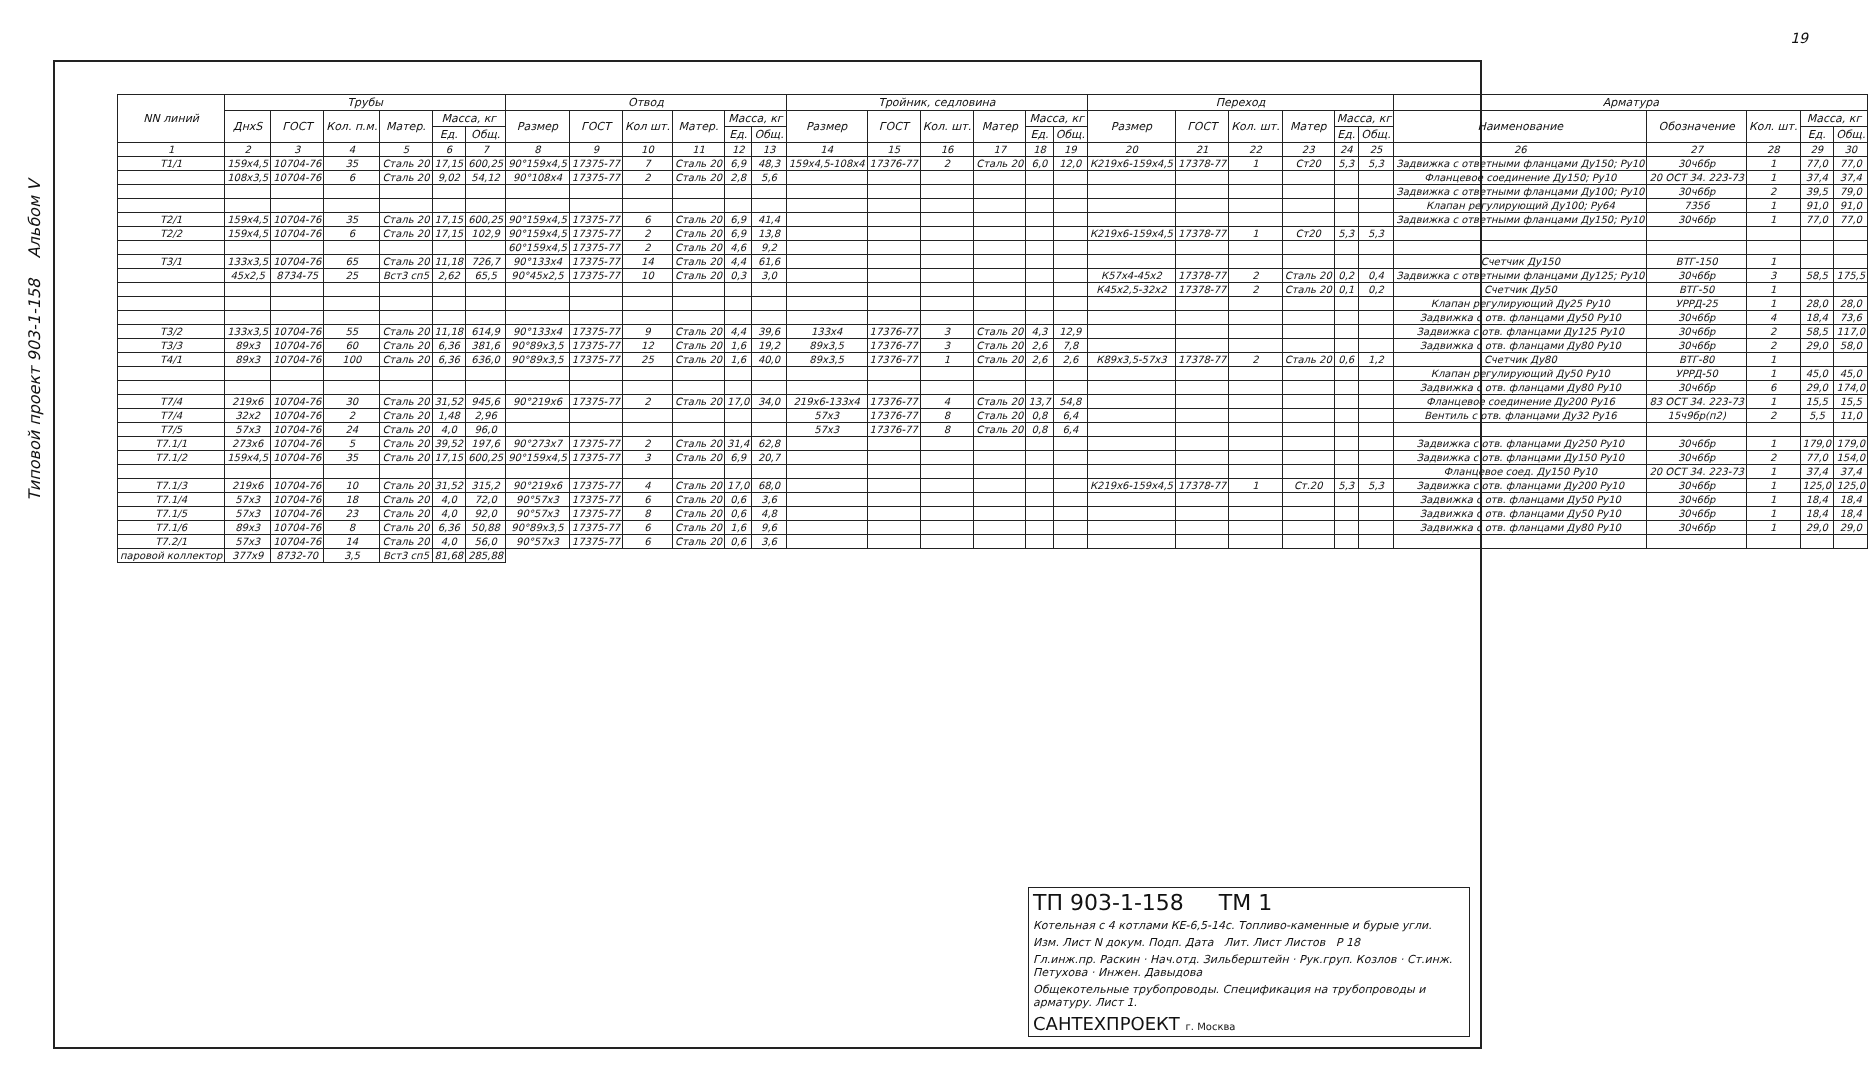Типовой проект 903-1-158 Альбом V
19
| NN линий | Трубы | | | | | | Отвод | | | | | | Тройник, седловина | | | | | | Переход | | | | | | Арматура | | | | |
| --- | --- | --- | --- | --- | --- | --- | --- | --- | --- | --- | --- | --- | --- | --- | --- | --- | --- | --- | --- | --- | --- | --- | --- | --- | --- | --- | --- | --- | --- |
| | ДнхS | ГОСТ | Кол. п.м. | Матер. | Масса, кг | | Размер | ГОСТ | Кол шт. | Матер. | Масса, кг | | Размер | ГОСТ | Кол. шт. | Матер | Масса, кг | | Размер | ГОСТ | Кол. шт. | Матер | Масса, кг | | Наименование | Обозначение | Кол. шт. | Масса, кг | |
| | | | | | Ед. | Общ. | | | | | Ед. | Общ. | | | | | Ед. | Общ. | | | | | Ед. | Общ. | | | | Ед. | Общ. |
| 1 | 2 | 3 | 4 | 5 | 6 | 7 | 8 | 9 | 10 | 11 | 12 | 13 | 14 | 15 | 16 | 17 | 18 | 19 | 20 | 21 | 22 | 23 | 24 | 25 | 26 | 27 | 28 | 29 | 30 |
| Т1/1 | 159х4,5 | 10704-76 | 35 | Сталь 20 | 17,15 | 600,25 | 90°159х4,5 | 17375-77 | 7 | Сталь 20 | 6,9 | 48,3 | 159х4,5-108х4 | 17376-77 | 2 | Сталь 20 | 6,0 | 12,0 | К219х6-159х4,5 | 17378-77 | 1 | Ст20 | 5,3 | 5,3 | Задвижка с ответными фланцами Ду150; Ру10 | 30ч6бр | 1 | 77,0 | 77,0 |
| | 108х3,5 | 10704-76 | 6 | Сталь 20 | 9,02 | 54,12 | 90°108х4 | 17375-77 | 2 | Сталь 20 | 2,8 | 5,6 | | | | | | | | | | | | | Фланцевое соединение Ду150; Ру10 | 20 ОСТ 34. 223-73 | 1 | 37,4 | 37,4 |
| | | | | | | | | | | | | | | | | | | | | | | | | | Задвижка с ответными фланцами Ду100; Ру10 | 30ч6бр | 2 | 39,5 | 79,0 |
| | | | | | | | | | | | | | | | | | | | | | | | | | Клапан регулирующий Ду100; Ру64 | 735б | 1 | 91,0 | 91,0 |
| Т2/1 | 159х4,5 | 10704-76 | 35 | Сталь 20 | 17,15 | 600,25 | 90°159х4,5 | 17375-77 | 6 | Сталь 20 | 6,9 | 41,4 | | | | | | | | | | | | | Задвижка с ответными фланцами Ду150; Ру10 | 30ч6бр | 1 | 77,0 | 77,0 |
| Т2/2 | 159х4,5 | 10704-76 | 6 | Сталь 20 | 17,15 | 102,9 | 90°159х4,5 | 17375-77 | 2 | Сталь 20 | 6,9 | 13,8 | | | | | | | К219х6-159х4,5 | 17378-77 | 1 | Ст20 | 5,3 | 5,3 | | | | | |
| | | | | | | | 60°159х4,5 | 17375-77 | 2 | Сталь 20 | 4,6 | 9,2 | | | | | | | | | | | | | | | | | |
| Т3/1 | 133х3,5 | 10704-76 | 65 | Сталь 20 | 11,18 | 726,7 | 90°133х4 | 17375-77 | 14 | Сталь 20 | 4,4 | 61,6 | | | | | | | | | | | | | Счетчик Ду150 | ВТГ-150 | 1 | | |
| | 45х2,5 | 8734-75 | 25 | Вст3 сп5 | 2,62 | 65,5 | 90°45х2,5 | 17375-77 | 10 | Сталь 20 | 0,3 | 3,0 | | | | | | | К57х4-45х2 | 17378-77 | 2 | Сталь 20 | 0,2 | 0,4 | Задвижка с ответными фланцами Ду125; Ру10 | 30ч6бр | 3 | 58,5 | 175,5 |
| | | | | | | | | | | | | | | | | | | | К45х2,5-32х2 | 17378-77 | 2 | Сталь 20 | 0,1 | 0,2 | Счетчик Ду50 | ВТГ-50 | 1 | | |
| | | | | | | | | | | | | | | | | | | | | | | | | | Клапан регулирующий Ду25 Ру10 | УРРД-25 | 1 | 28,0 | 28,0 |
| | | | | | | | | | | | | | | | | | | | | | | | | | Задвижка с отв. фланцами Ду50 Ру10 | 30ч6бр | 4 | 18,4 | 73,6 |
| Т3/2 | 133х3,5 | 10704-76 | 55 | Сталь 20 | 11,18 | 614,9 | 90°133х4 | 17375-77 | 9 | Сталь 20 | 4,4 | 39,6 | 133х4 | 17376-77 | 3 | Сталь 20 | 4,3 | 12,9 | | | | | | | Задвижка с отв. фланцами Ду125 Ру10 | 30ч6бр | 2 | 58,5 | 117,0 |
| Т3/3 | 89х3 | 10704-76 | 60 | Сталь 20 | 6,36 | 381,6 | 90°89х3,5 | 17375-77 | 12 | Сталь 20 | 1,6 | 19,2 | 89х3,5 | 17376-77 | 3 | Сталь 20 | 2,6 | 7,8 | | | | | | | Задвижка с отв. фланцами Ду80 Ру10 | 30ч6бр | 2 | 29,0 | 58,0 |
| Т4/1 | 89х3 | 10704-76 | 100 | Сталь 20 | 6,36 | 636,0 | 90°89х3,5 | 17375-77 | 25 | Сталь 20 | 1,6 | 40,0 | 89х3,5 | 17376-77 | 1 | Сталь 20 | 2,6 | 2,6 | К89х3,5-57х3 | 17378-77 | 2 | Сталь 20 | 0,6 | 1,2 | Счетчик Ду80 | ВТГ-80 | 1 | | |
| | | | | | | | | | | | | | | | | | | | | | | | | | Клапан регулирующий Ду50 Ру10 | УРРД-50 | 1 | 45,0 | 45,0 |
| | | | | | | | | | | | | | | | | | | | | | | | | | Задвижка с отв. фланцами Ду80 Ру10 | 30ч6бр | 6 | 29,0 | 174,0 |
| Т7/4 | 219х6 | 10704-76 | 30 | Сталь 20 | 31,52 | 945,6 | 90°219х6 | 17375-77 | 2 | Сталь 20 | 17,0 | 34,0 | 219х6-133х4 | 17376-77 | 4 | Сталь 20 | 13,7 | 54,8 | | | | | | | Фланцевое соединение Ду200 Ру16 | 83 ОСТ 34. 223-73 | 1 | 15,5 | 15,5 |
| Т7/4 | 32х2 | 10704-76 | 2 | Сталь 20 | 1,48 | 2,96 | | | | | | | 57х3 | 17376-77 | 8 | Сталь 20 | 0,8 | 6,4 | | | | | | | Вентиль с отв. фланцами Ду32 Ру16 | 15ч9бр(п2) | 2 | 5,5 | 11,0 |
| Т7/5 | 57х3 | 10704-76 | 24 | Сталь 20 | 4,0 | 96,0 | | | | | | | 57х3 | 17376-77 | 8 | Сталь 20 | 0,8 | 6,4 | | | | | | | | | | | |
| Т7.1/1 | 273х6 | 10704-76 | 5 | Сталь 20 | 39,52 | 197,6 | 90°273х7 | 17375-77 | 2 | Сталь 20 | 31,4 | 62,8 | | | | | | | | | | | | | Задвижка с отв. фланцами Ду250 Ру10 | 30ч6бр | 1 | 179,0 | 179,0 |
| Т7.1/2 | 159х4,5 | 10704-76 | 35 | Сталь 20 | 17,15 | 600,25 | 90°159х4,5 | 17375-77 | 3 | Сталь 20 | 6,9 | 20,7 | | | | | | | | | | | | | Задвижка с отв. фланцами Ду150 Ру10 | 30ч6бр | 2 | 77,0 | 154,0 |
| | | | | | | | | | | | | | | | | | | | | | | | | | Фланцевое соед. Ду150 Ру10 | 20 ОСТ 34. 223-73 | 1 | 37,4 | 37,4 |
| Т7.1/3 | 219х6 | 10704-76 | 10 | Сталь 20 | 31,52 | 315,2 | 90°219х6 | 17375-77 | 4 | Сталь 20 | 17,0 | 68,0 | | | | | | | К219х6-159х4,5 | 17378-77 | 1 | Ст.20 | 5,3 | 5,3 | Задвижка с отв. фланцами Ду200 Ру10 | 30ч6бр | 1 | 125,0 | 125,0 |
| Т7.1/4 | 57х3 | 10704-76 | 18 | Сталь 20 | 4,0 | 72,0 | 90°57х3 | 17375-77 | 6 | Сталь 20 | 0,6 | 3,6 | | | | | | | | | | | | | Задвижка с отв. фланцами Ду50 Ру10 | 30ч6бр | 1 | 18,4 | 18,4 |
| Т7.1/5 | 57х3 | 10704-76 | 23 | Сталь 20 | 4,0 | 92,0 | 90°57х3 | 17375-77 | 8 | Сталь 20 | 0,6 | 4,8 | | | | | | | | | | | | | Задвижка с отв. фланцами Ду50 Ру10 | 30ч6бр | 1 | 18,4 | 18,4 |
| Т7.1/6 | 89х3 | 10704-76 | 8 | Сталь 20 | 6,36 | 50,88 | 90°89х3,5 | 17375-77 | 6 | Сталь 20 | 1,6 | 9,6 | | | | | | | | | | | | | Задвижка с отв. фланцами Ду80 Ру10 | 30ч6бр | 1 | 29,0 | 29,0 |
| Т7.2/1 | 57х3 | 10704-76 | 14 | Сталь 20 | 4,0 | 56,0 | 90°57х3 | 17375-77 | 6 | Сталь 20 | 0,6 | 3,6 | | | | | | | | | | | | | | | | | |
| паровой коллектор | 377х9 | 8732-70 | 3,5 | Вст3 сп5 | 81,68 | 285,88 | | | | | | | | | | | | | | | | | | | | | | | |
ТП 903-1-158 ТМ 1
Котельная с 4 котлами КЕ-6,5-14с. Топливо-каменные и бурые угли.
Изм. Лист N докум. Подп. Дата Лит. Лист Листов Р 18
Гл.инж.пр. Раскин · Нач.отд. Зильберштейн · Рук.груп. Козлов · Ст.инж. Петухова · Инжен. Давыдова
Общекотельные трубопроводы. Спецификация на трубопроводы и арматуру. Лист 1.
САНТЕХПРОЕКТ г. Москва